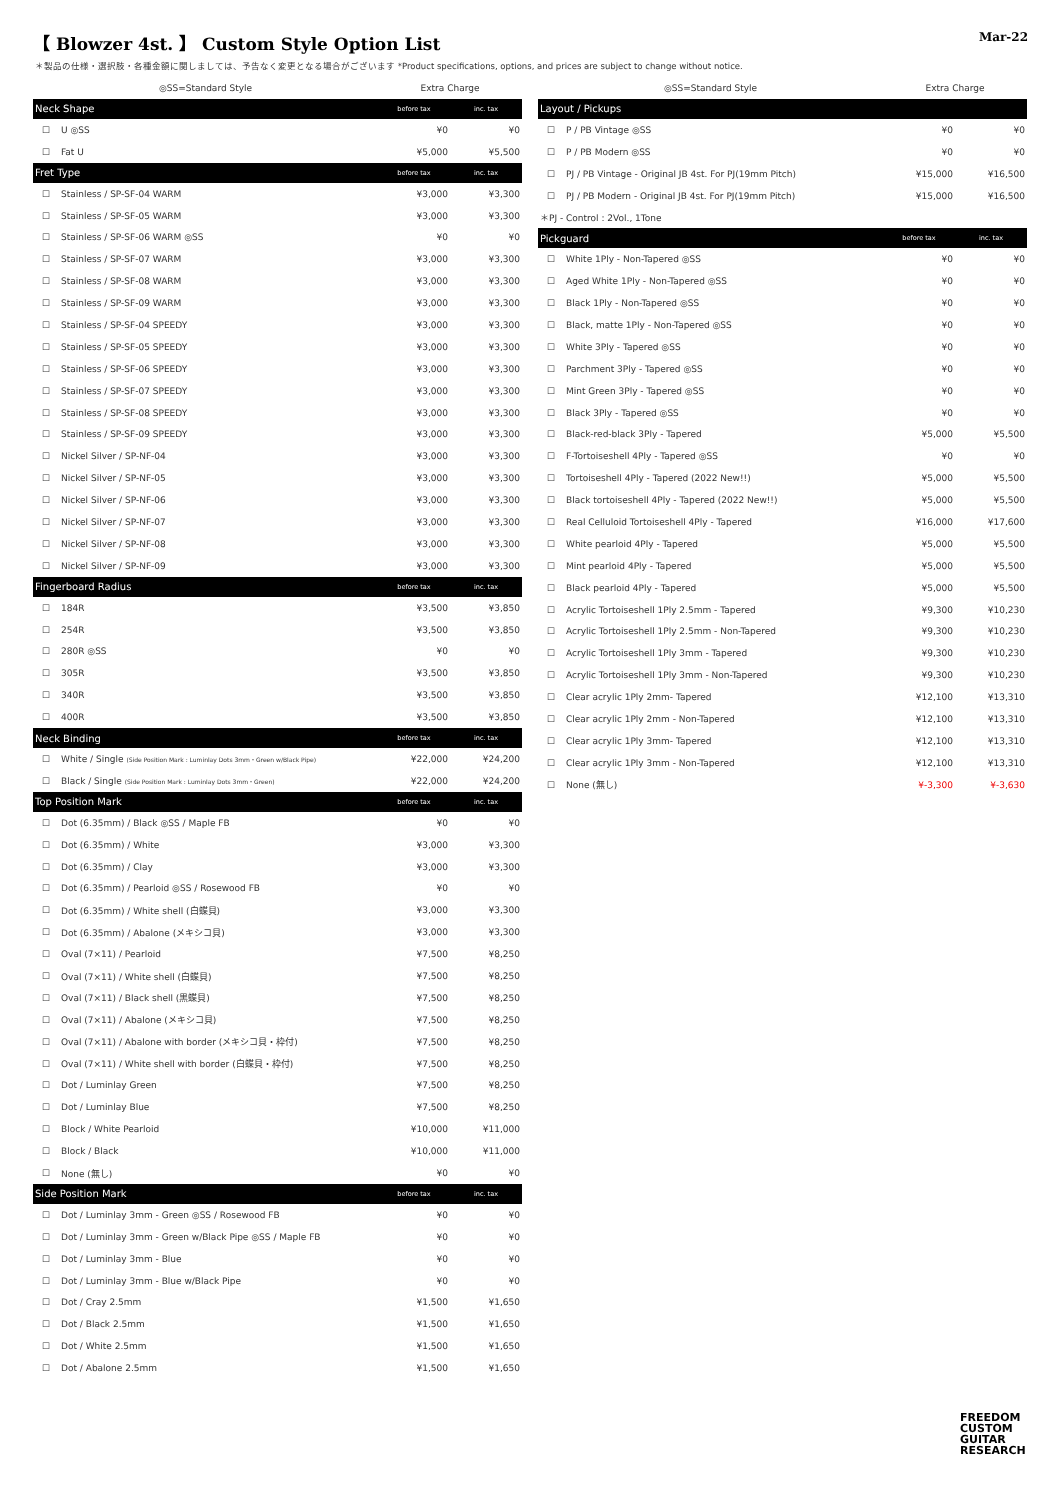【 Blowzer 4st. 】 Custom Style Option List
Mar-22
＊製品の仕様・選択肢・各種金額に関しましては、予告なく変更となる場合がございます *Product specifications, options, and prices are subject to change without notice.
| ◎SS=Standard Style | | Extra Charge | |
| --- | --- | --- | --- |
| Neck Shape | | before tax | inc. tax |
| ☐ | U ◎SS | ¥0 | ¥0 |
| ☐ | Fat U | ¥5,000 | ¥5,500 |
| Fret Type | | before tax | inc. tax |
| ☐ | Stainless / SP-SF-04 WARM | ¥3,000 | ¥3,300 |
| ☐ | Stainless / SP-SF-05 WARM | ¥3,000 | ¥3,300 |
| ☐ | Stainless / SP-SF-06 WARM ◎SS | ¥0 | ¥0 |
| ☐ | Stainless / SP-SF-07 WARM | ¥3,000 | ¥3,300 |
| ☐ | Stainless / SP-SF-08 WARM | ¥3,000 | ¥3,300 |
| ☐ | Stainless / SP-SF-09 WARM | ¥3,000 | ¥3,300 |
| ☐ | Stainless / SP-SF-04 SPEEDY | ¥3,000 | ¥3,300 |
| ☐ | Stainless / SP-SF-05 SPEEDY | ¥3,000 | ¥3,300 |
| ☐ | Stainless / SP-SF-06 SPEEDY | ¥3,000 | ¥3,300 |
| ☐ | Stainless / SP-SF-07 SPEEDY | ¥3,000 | ¥3,300 |
| ☐ | Stainless / SP-SF-08 SPEEDY | ¥3,000 | ¥3,300 |
| ☐ | Stainless / SP-SF-09 SPEEDY | ¥3,000 | ¥3,300 |
| ☐ | Nickel Silver / SP-NF-04 | ¥3,000 | ¥3,300 |
| ☐ | Nickel Silver / SP-NF-05 | ¥3,000 | ¥3,300 |
| ☐ | Nickel Silver / SP-NF-06 | ¥3,000 | ¥3,300 |
| ☐ | Nickel Silver / SP-NF-07 | ¥3,000 | ¥3,300 |
| ☐ | Nickel Silver / SP-NF-08 | ¥3,000 | ¥3,300 |
| ☐ | Nickel Silver / SP-NF-09 | ¥3,000 | ¥3,300 |
| Fingerboard Radius | | before tax | inc. tax |
| ☐ | 184R | ¥3,500 | ¥3,850 |
| ☐ | 254R | ¥3,500 | ¥3,850 |
| ☐ | 280R ◎SS | ¥0 | ¥0 |
| ☐ | 305R | ¥3,500 | ¥3,850 |
| ☐ | 340R | ¥3,500 | ¥3,850 |
| ☐ | 400R | ¥3,500 | ¥3,850 |
| Neck Binding | | before tax | inc. tax |
| ☐ | White / Single (Side Position Mark : Luminlay Dots 3mm・Green w/Black Pipe) | ¥22,000 | ¥24,200 |
| ☐ | Black / Single (Side Position Mark : Luminlay Dots 3mm・Green) | ¥22,000 | ¥24,200 |
| Top Position Mark | | before tax | inc. tax |
| ☐ | Dot (6.35mm) / Black ◎SS / Maple FB | ¥0 | ¥0 |
| ☐ | Dot (6.35mm) / White | ¥3,000 | ¥3,300 |
| ☐ | Dot (6.35mm) / Clay | ¥3,000 | ¥3,300 |
| ☐ | Dot (6.35mm) / Pearloid ◎SS / Rosewood FB | ¥0 | ¥0 |
| ☐ | Dot (6.35mm) / White shell (白蝶貝) | ¥3,000 | ¥3,300 |
| ☐ | Dot (6.35mm) / Abalone (メキシコ貝) | ¥3,000 | ¥3,300 |
| ☐ | Oval (7×11) / Pearloid | ¥7,500 | ¥8,250 |
| ☐ | Oval (7×11) / White shell (白蝶貝) | ¥7,500 | ¥8,250 |
| ☐ | Oval (7×11) / Black shell (黒蝶貝) | ¥7,500 | ¥8,250 |
| ☐ | Oval (7×11) / Abalone (メキシコ貝) | ¥7,500 | ¥8,250 |
| ☐ | Oval (7×11) / Abalone with border (メキシコ貝・枠付) | ¥7,500 | ¥8,250 |
| ☐ | Oval (7×11) / White shell with border (白蝶貝・枠付) | ¥7,500 | ¥8,250 |
| ☐ | Dot / Luminlay Green | ¥7,500 | ¥8,250 |
| ☐ | Dot / Luminlay Blue | ¥7,500 | ¥8,250 |
| ☐ | Block / White Pearloid | ¥10,000 | ¥11,000 |
| ☐ | Block / Black | ¥10,000 | ¥11,000 |
| ☐ | None (無し) | ¥0 | ¥0 |
| Side Position Mark | | before tax | inc. tax |
| ☐ | Dot / Luminlay 3mm - Green ◎SS / Rosewood FB | ¥0 | ¥0 |
| ☐ | Dot / Luminlay 3mm - Green w/Black Pipe ◎SS / Maple FB | ¥0 | ¥0 |
| ☐ | Dot / Luminlay 3mm - Blue | ¥0 | ¥0 |
| ☐ | Dot / Luminlay 3mm - Blue w/Black Pipe | ¥0 | ¥0 |
| ☐ | Dot / Cray 2.5mm | ¥1,500 | ¥1,650 |
| ☐ | Dot / Black 2.5mm | ¥1,500 | ¥1,650 |
| ☐ | Dot / White 2.5mm | ¥1,500 | ¥1,650 |
| ☐ | Dot / Abalone 2.5mm | ¥1,500 | ¥1,650 |
| ◎SS=Standard Style | | Extra Charge | |
| --- | --- | --- | --- |
| Layout / Pickups | | | |
| ☐ | P / PB Vintage ◎SS | ¥0 | ¥0 |
| ☐ | P / PB Modern ◎SS | ¥0 | ¥0 |
| ☐ | PJ / PB Vintage - Original JB 4st. For PJ(19mm Pitch) | ¥15,000 | ¥16,500 |
| ☐ | PJ / PB Modern - Original JB 4st. For PJ(19mm Pitch) | ¥15,000 | ¥16,500 |
| ＊PJ - Control : 2Vol., 1Tone | | | |
| Pickguard | | before tax | inc. tax |
| ☐ | White 1Ply - Non-Tapered ◎SS | ¥0 | ¥0 |
| ☐ | Aged White 1Ply - Non-Tapered ◎SS | ¥0 | ¥0 |
| ☐ | Black 1Ply - Non-Tapered ◎SS | ¥0 | ¥0 |
| ☐ | Black, matte 1Ply - Non-Tapered ◎SS | ¥0 | ¥0 |
| ☐ | White 3Ply - Tapered ◎SS | ¥0 | ¥0 |
| ☐ | Parchment 3Ply - Tapered ◎SS | ¥0 | ¥0 |
| ☐ | Mint Green 3Ply - Tapered ◎SS | ¥0 | ¥0 |
| ☐ | Black 3Ply - Tapered ◎SS | ¥0 | ¥0 |
| ☐ | Black-red-black 3Ply - Tapered | ¥5,000 | ¥5,500 |
| ☐ | F-Tortoiseshell 4Ply - Tapered ◎SS | ¥0 | ¥0 |
| ☐ | Tortoiseshell 4Ply - Tapered (2022 New!!) | ¥5,000 | ¥5,500 |
| ☐ | Black tortoiseshell 4Ply - Tapered (2022 New!!) | ¥5,000 | ¥5,500 |
| ☐ | Real Celluloid Tortoiseshell 4Ply - Tapered | ¥16,000 | ¥17,600 |
| ☐ | White pearloid 4Ply - Tapered | ¥5,000 | ¥5,500 |
| ☐ | Mint pearloid 4Ply - Tapered | ¥5,000 | ¥5,500 |
| ☐ | Black pearloid 4Ply - Tapered | ¥5,000 | ¥5,500 |
| ☐ | Acrylic Tortoiseshell 1Ply 2.5mm - Tapered | ¥9,300 | ¥10,230 |
| ☐ | Acrylic Tortoiseshell 1Ply 2.5mm - Non-Tapered | ¥9,300 | ¥10,230 |
| ☐ | Acrylic Tortoiseshell 1Ply 3mm - Tapered | ¥9,300 | ¥10,230 |
| ☐ | Acrylic Tortoiseshell 1Ply 3mm - Non-Tapered | ¥9,300 | ¥10,230 |
| ☐ | Clear acrylic 1Ply 2mm- Tapered | ¥12,100 | ¥13,310 |
| ☐ | Clear acrylic 1Ply 2mm - Non-Tapered | ¥12,100 | ¥13,310 |
| ☐ | Clear acrylic 1Ply 3mm- Tapered | ¥12,100 | ¥13,310 |
| ☐ | Clear acrylic 1Ply 3mm - Non-Tapered | ¥12,100 | ¥13,310 |
| ☐ | None (無し) | ¥-3,300 | ¥-3,630 |
FREEDOM
CUSTOM
GUITAR
RESEARCH